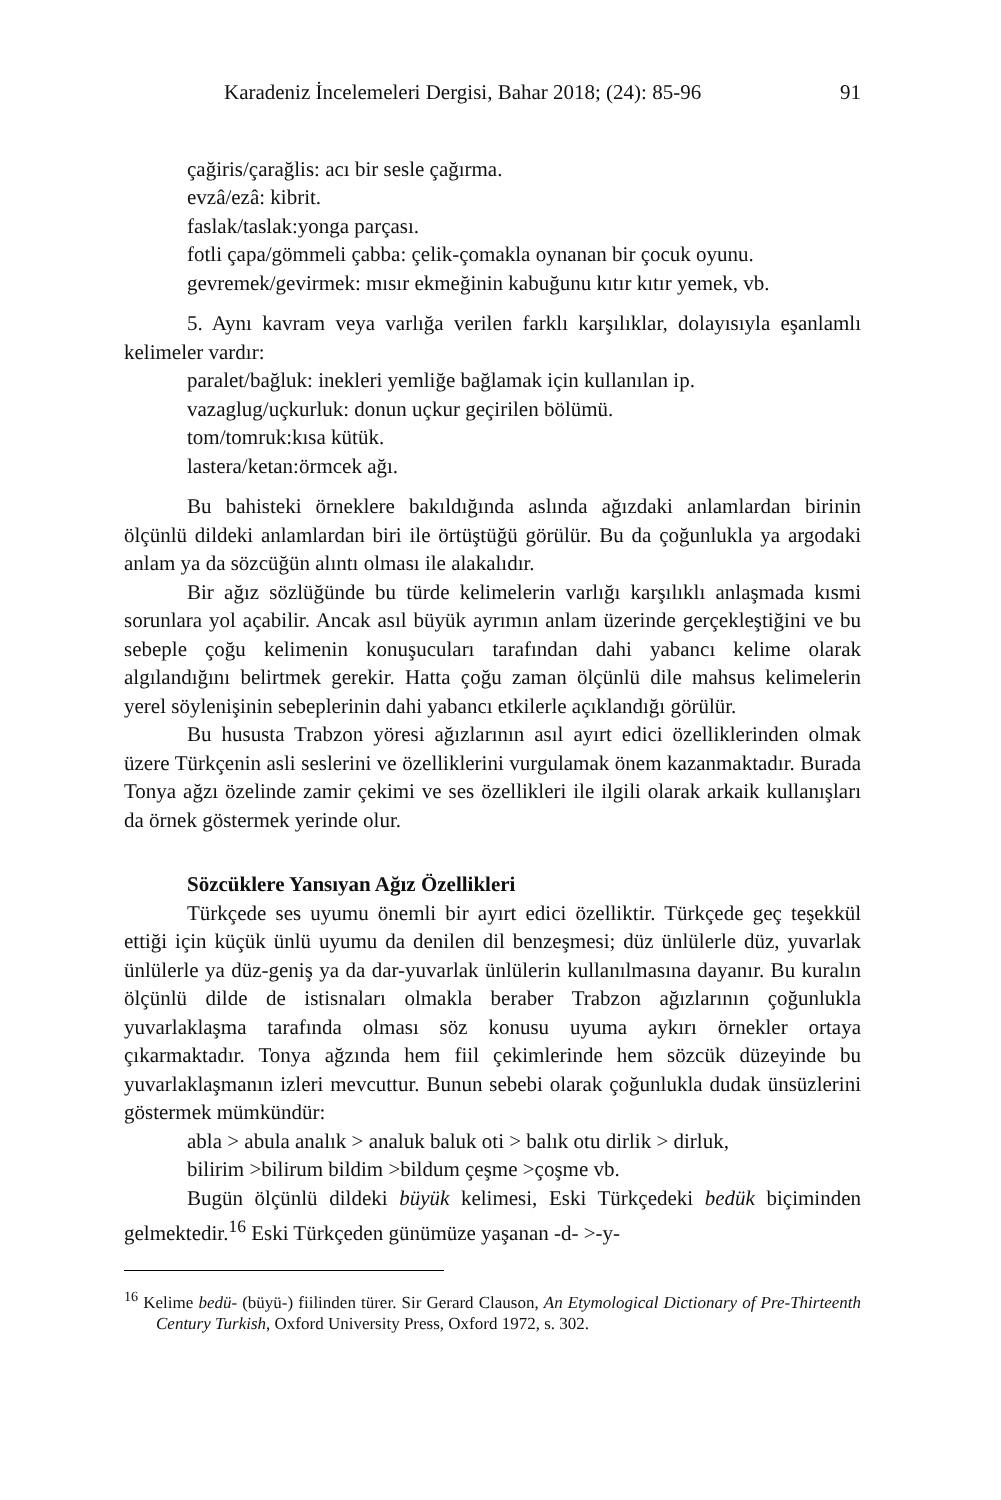Karadeniz İncelemeleri Dergisi, Bahar 2018; (24): 85-96 91
çağiris/çarağlis: acı bir sesle çağırma.
evzâ/ezâ: kibrit.
faslak/taslak:yonga parçası.
fotli çapa/gömmeli çabba: çelik-çomakla oynanan bir çocuk oyunu.
gevremek/gevirmek: mısır ekmeğinin kabuğunu kıtır kıtır yemek, vb.
5. Aynı kavram veya varlığa verilen farklı karşılıklar, dolayısıyla eşanlamlı kelimeler vardır:
paralet/bağluk: inekleri yemliğe bağlamak için kullanılan ip.
vazaglug/uçkurluk: donun uçkur geçirilen bölümü.
tom/tomruk:kısa kütük.
lastera/ketan:örmcek ağı.
Bu bahisteki örneklere bakıldığında aslında ağızdaki anlamlardan birinin ölçünlü dildeki anlamlardan biri ile örtüştüğü görülür. Bu da çoğunlukla ya argodaki anlam ya da sözcüğün alıntı olması ile alakalıdır.
Bir ağız sözlüğünde bu türde kelimelerin varlığı karşılıklı anlaşmada kısmi sorunlara yol açabilir. Ancak asıl büyük ayrımın anlam üzerinde gerçekleştiğini ve bu sebeple çoğu kelimenin konuşucuları tarafından dahi yabancı kelime olarak algılandığını belirtmek gerekir. Hatta çoğu zaman ölçünlü dile mahsus kelimelerin yerel söylenişinin sebeplerinin dahi yabancı etkilerle açıklandığı görülür.
Bu hususta Trabzon yöresi ağızlarının asıl ayırt edici özelliklerinden olmak üzere Türkçenin asli seslerini ve özelliklerini vurgulamak önem kazanmaktadır. Burada Tonya ağzı özelinde zamir çekimi ve ses özellikleri ile ilgili olarak arkaik kullanışları da örnek göstermek yerinde olur.
Sözcüklere Yansıyan Ağız Özellikleri
Türkçede ses uyumu önemli bir ayırt edici özelliktir. Türkçede geç teşekkül ettiği için küçük ünlü uyumu da denilen dil benzeşmesi; düz ünlülerle düz, yuvarlak ünlülerle ya düz-geniş ya da dar-yuvarlak ünlülerin kullanılmasına dayanır. Bu kuralın ölçünlü dilde de istisnaları olmakla beraber Trabzon ağızlarının çoğunlukla yuvarlaklaşma tarafında olması söz konusu uyuma aykırı örnekler ortaya çıkarmaktadır. Tonya ağzında hem fiil çekimlerinde hem sözcük düzeyinde bu yuvarlaklaşmanın izleri mevcuttur. Bunun sebebi olarak çoğunlukla dudak ünsüzlerini göstermek mümkündür:
abla > abula analık > analuk baluk oti > balık otu dirlik > dirluk,
bilirim >bilirum bildim >bildum çeşme >çoşme vb.
Bugün ölçünlü dildeki büyük kelimesi, Eski Türkçedeki bedük biçiminden gelmektedir.<sup>16</sup> Eski Türkçeden günümüze yaşanan -d- >-y-
<sup>16</sup> Kelime bedü- (büyü-) fiilinden türer. Sir Gerard Clauson, An Etymological Dictionary of Pre-Thirteenth Century Turkish, Oxford University Press, Oxford 1972, s. 302.